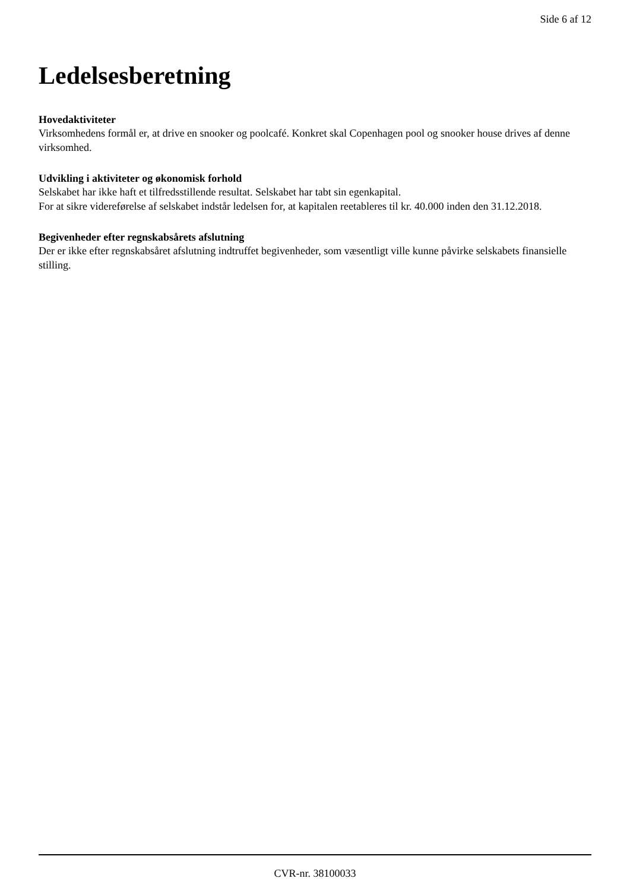Side 6 af 12
Ledelsesberetning
Hovedaktiviteter
Virksomhedens formål er, at drive en snooker og poolcafé. Konkret skal Copenhagen pool og snooker house drives af denne virksomhed.
Udvikling i aktiviteter og økonomisk forhold
Selskabet har ikke haft et tilfredsstillende resultat. Selskabet har tabt sin egenkapital.
For at sikre videreførelse af selskabet indstår ledelsen for, at kapitalen reetableres til kr. 40.000 inden den 31.12.2018.
Begivenheder efter regnskabsårets afslutning
Der er ikke efter regnskabsåret afslutning indtruffet begivenheder, som væsentligt ville kunne påvirke selskabets finansielle stilling.
CVR-nr. 38100033